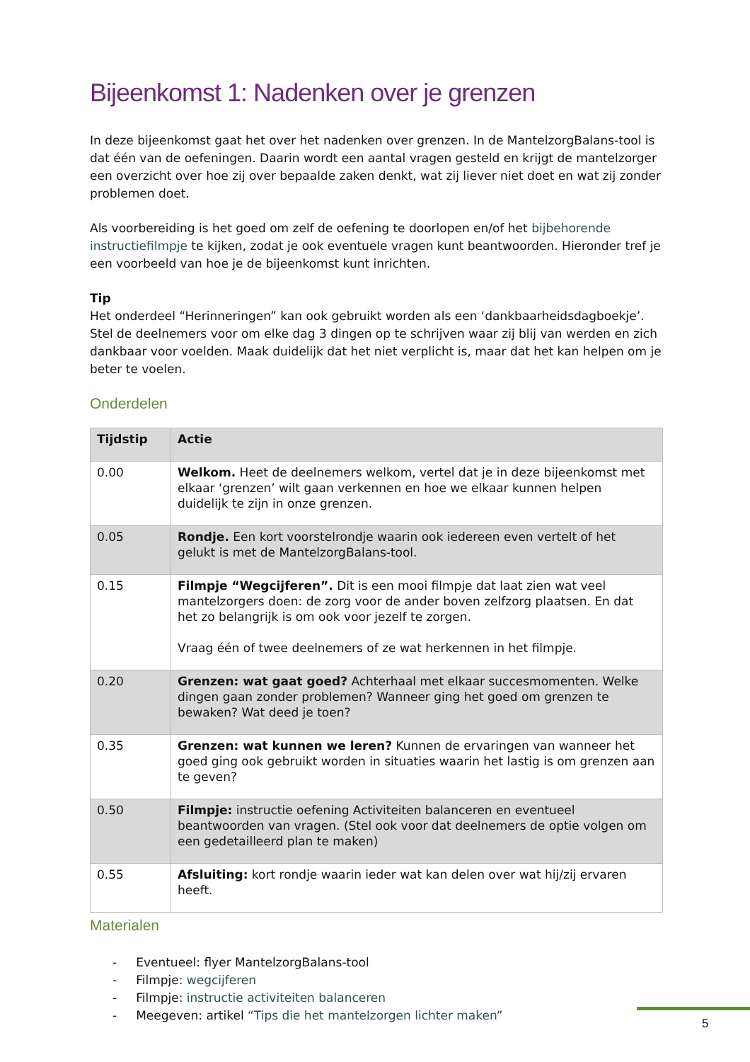Bijeenkomst 1: Nadenken over je grenzen
In deze bijeenkomst gaat het over het nadenken over grenzen. In de MantelzorgBalans-tool is dat één van de oefeningen. Daarin wordt een aantal vragen gesteld en krijgt de mantelzorger een overzicht over hoe zij over bepaalde zaken denkt, wat zij liever niet doet en wat zij zonder problemen doet.
Als voorbereiding is het goed om zelf de oefening te doorlopen en/of het bijbehorende instructiefilmpje te kijken, zodat je ook eventuele vragen kunt beantwoorden. Hieronder tref je een voorbeeld van hoe je de bijeenkomst kunt inrichten.
Tip
Het onderdeel “Herinneringen” kan ook gebruikt worden als een ‘dankbaarheidsdagboekje’. Stel de deelnemers voor om elke dag 3 dingen op te schrijven waar zij blij van werden en zich dankbaar voor voelden. Maak duidelijk dat het niet verplicht is, maar dat het kan helpen om je beter te voelen.
Onderdelen
| Tijdstip | Actie |
| --- | --- |
| 0.00 | Welkom. Heet de deelnemers welkom, vertel dat je in deze bijeenkomst met elkaar ‘grenzen’ wilt gaan verkennen en hoe we elkaar kunnen helpen duidelijk te zijn in onze grenzen. |
| 0.05 | Rondje. Een kort voorstelrondje waarin ook iedereen even vertelt of het gelukt is met de MantelzorgBalans-tool. |
| 0.15 | Filmpje “Wegcijferen”. Dit is een mooi filmpje dat laat zien wat veel mantelzorgers doen: de zorg voor de ander boven zelfzorg plaatsen. En dat het zo belangrijk is om ook voor jezelf te zorgen. Vraag één of twee deelnemers of ze wat herkennen in het filmpje. |
| 0.20 | Grenzen: wat gaat goed? Achterhaal met elkaar succesmomenten. Welke dingen gaan zonder problemen? Wanneer ging het goed om grenzen te bewaken? Wat deed je toen? |
| 0.35 | Grenzen: wat kunnen we leren? Kunnen de ervaringen van wanneer het goed ging ook gebruikt worden in situaties waarin het lastig is om grenzen aan te geven? |
| 0.50 | Filmpje: instructie oefening Activiteiten balanceren en eventueel beantwoorden van vragen. (Stel ook voor dat deelnemers de optie volgen om een gedetailleerd plan te maken) |
| 0.55 | Afsluiting: kort rondje waarin ieder wat kan delen over wat hij/zij ervaren heeft. |
Materialen
- Eventueel: flyer MantelzorgBalans-tool
- Filmpje: wegcijferen
- Filmpje: instructie activiteiten balanceren
- Meegeven: artikel “Tips die het mantelzorgen lichter maken”
5